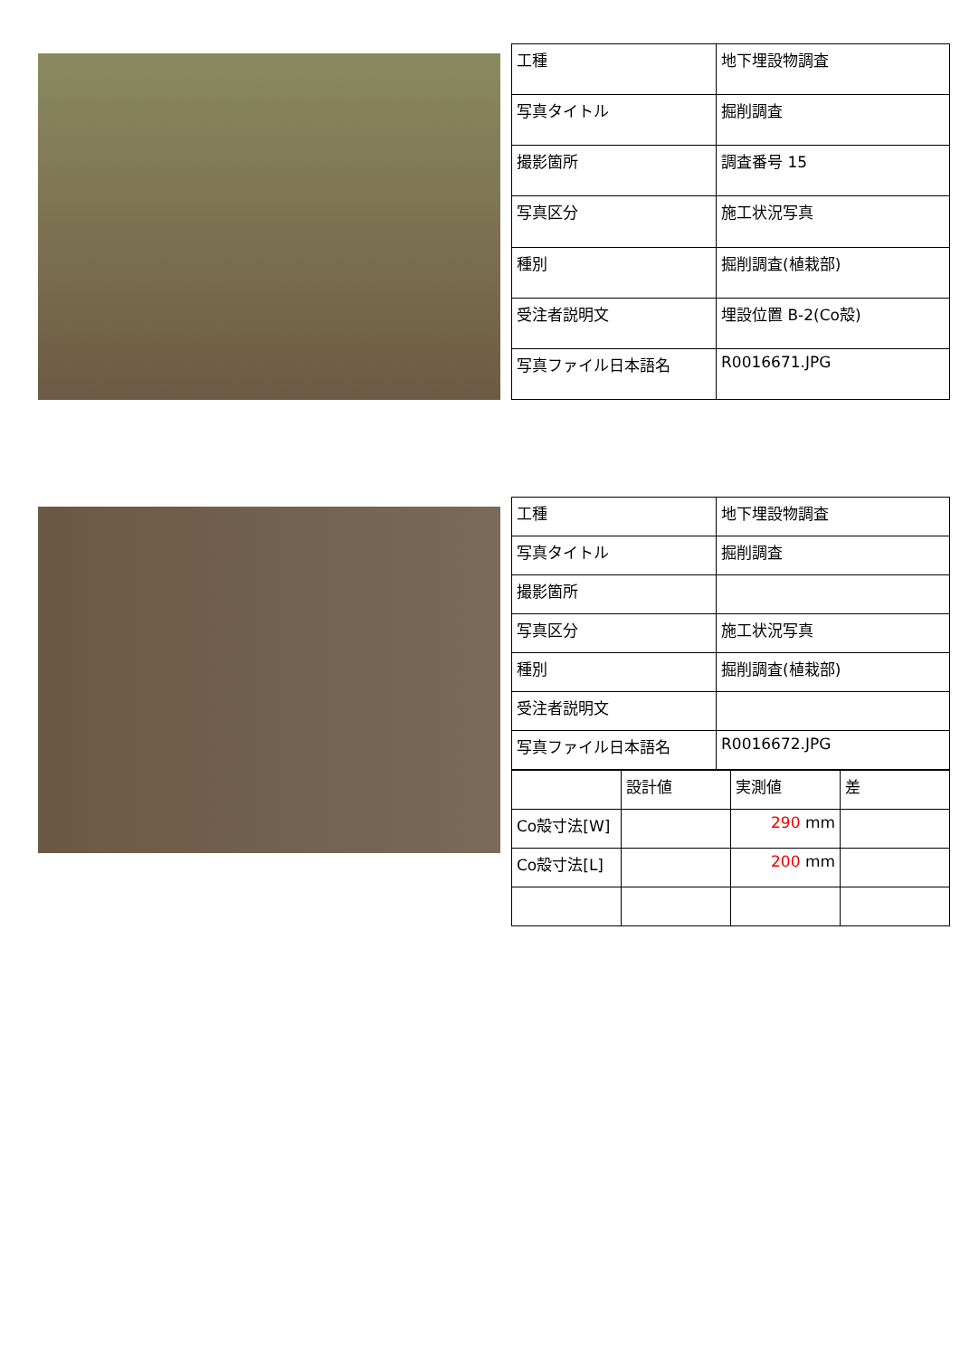| 工種 | 地下埋設物調査 |
| 写真タイトル | 掘削調査 |
| 撮影箇所 | 調査番号 15 |
| 写真区分 | 施工状況写真 |
| 種別 | 掘削調査(植栽部) |
| 受注者説明文 | 埋設位置 B-2(Co殻) |
| 写真ファイル日本語名 | R0016671.JPG |
| 工種 | 地下埋設物調査 |
| 写真タイトル | 掘削調査 |
| 撮影箇所 | |
| 写真区分 | 施工状況写真 |
| 種別 | 掘削調査(植栽部) |
| 受注者説明文 | |
| 写真ファイル日本語名 | R0016672.JPG |
| | 設計値 | 実測値 | 差 |
| Co殻寸法[W] | | 290 mm | |
| Co殻寸法[L] | | 200 mm | |